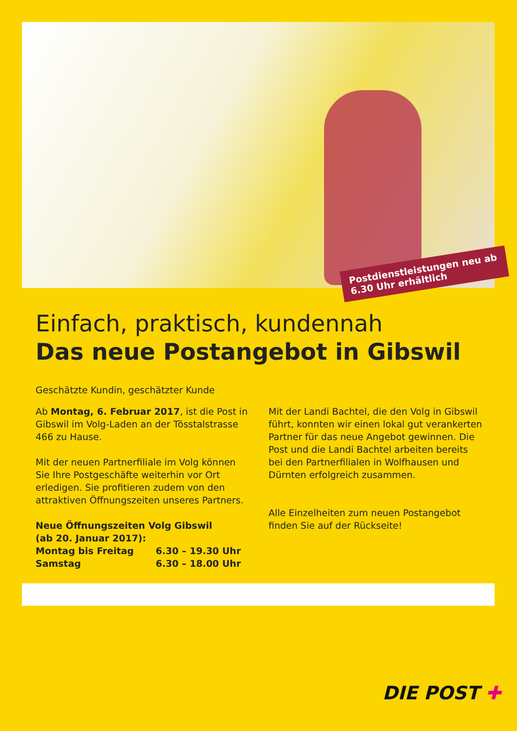Postdienstleistungen neu ab 6.30 Uhr erhältlich
Einfach, praktisch, kundennah
Das neue Postangebot in Gibswil
Geschätzte Kundin, geschätzter Kunde
Ab Montag, 6. Februar 2017, ist die Post in Gibswil im Volg-Laden an der Tösstalstrasse 466 zu Hause.
Mit der neuen Partnerfiliale im Volg können Sie Ihre Postgeschäfte weiterhin vor Ort erledigen. Sie profitieren zudem von den attraktiven Öff­nungszeiten unseres Partners.
Neue Öffnungszeiten Volg Gibswil
(ab 20. Januar 2017):
Montag bis Freitag 6.30 – 19.30 Uhr
Samstag 6.30 – 18.00 Uhr
Mit der Landi Bachtel, die den Volg in Gibswil führt, konnten wir einen lokal gut verankerten Partner für das neue Angebot gewinnen. Die Post und die Landi Bachtel arbeiten bereits bei den Partnerfilialen in Wolfhausen und Dürnten erfolgreich zusammen.
Alle Einzelheiten zum neuen Postangebot finden Sie auf der Rückseite!
DIE POST ✚